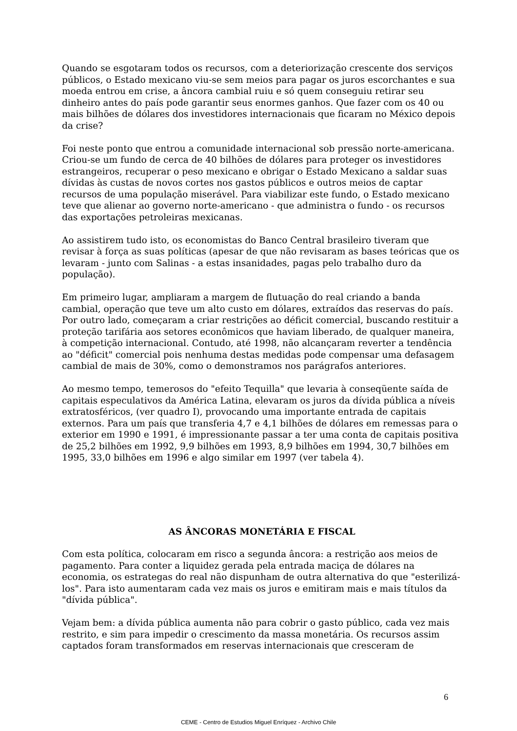Quando se esgotaram todos os recursos, com a deteriorização crescente dos serviços públicos, o Estado mexicano viu-se sem meios para pagar os juros escorchantes e sua moeda entrou em crise, a âncora cambial ruiu e só quem conseguiu retirar seu dinheiro antes do país pode garantir seus enormes ganhos. Que fazer com os 40 ou mais bilhões de dólares dos investidores internacionais que ficaram no México depois da crise?
Foi neste ponto que entrou a comunidade internacional sob pressão norte-americana. Criou-se um fundo de cerca de 40 bilhões de dólares para proteger os investidores estrangeiros, recuperar o peso mexicano e obrigar o Estado Mexicano a saldar suas dívidas às custas de novos cortes nos gastos públicos e outros meios de captar recursos de uma população miserável. Para viabilizar este fundo, o Estado mexicano teve que alienar ao governo norte-americano - que administra o fundo - os recursos das exportações petroleiras mexicanas.
Ao assistirem tudo isto, os economistas do Banco Central brasileiro tiveram que revisar à força as suas políticas (apesar de que não revisaram as bases teóricas que os levaram - junto com Salinas - a estas insanidades, pagas pelo trabalho duro da população).
Em primeiro lugar, ampliaram a margem de flutuação do real criando a banda cambial, operação que teve um alto custo em dólares, extraídos das reservas do país. Por outro lado, começaram a criar restrições ao déficit comercial, buscando restituir a proteção tarifária aos setores econômicos que haviam liberado, de qualquer maneira, à competição internacional. Contudo, até 1998, não alcançaram reverter a tendência ao "déficit" comercial pois nenhuma destas medidas pode compensar uma defasagem cambial de mais de 30%, como o demonstramos nos parágrafos anteriores.
Ao mesmo tempo, temerosos do "efeito Tequilla" que levaria à conseqüente saída de capitais especulativos da América Latina, elevaram os juros da dívida pública a níveis extratosféricos, (ver quadro I), provocando uma importante entrada de capitais externos. Para um país que transferia 4,7 e 4,1 bilhões de dólares em remessas para o exterior em 1990 e 1991, é impressionante passar a ter uma conta de capitais positiva de 25,2 bilhões em 1992, 9,9 bilhões em 1993, 8,9 bilhões em 1994, 30,7 bilhões em 1995, 33,0 bilhões em 1996 e algo similar em 1997 (ver tabela 4).
AS ÂNCORAS MONETÁRIA E FISCAL
Com esta política, colocaram em risco a segunda âncora: a restrição aos meios de pagamento. Para conter a liquidez gerada pela entrada maciça de dólares na economia, os estrategas do real não dispunham de outra alternativa do que "esterilizá-los". Para isto aumentaram cada vez mais os juros e emitiram mais e mais títulos da "dívida pública".
Vejam bem: a dívida pública aumenta não para cobrir o gasto público, cada vez mais restrito, e sim para impedir o crescimento da massa monetária. Os recursos assim captados foram transformados em reservas internacionais que cresceram de
6
CEME - Centro de Estudios Miguel Enríquez - Archivo Chile